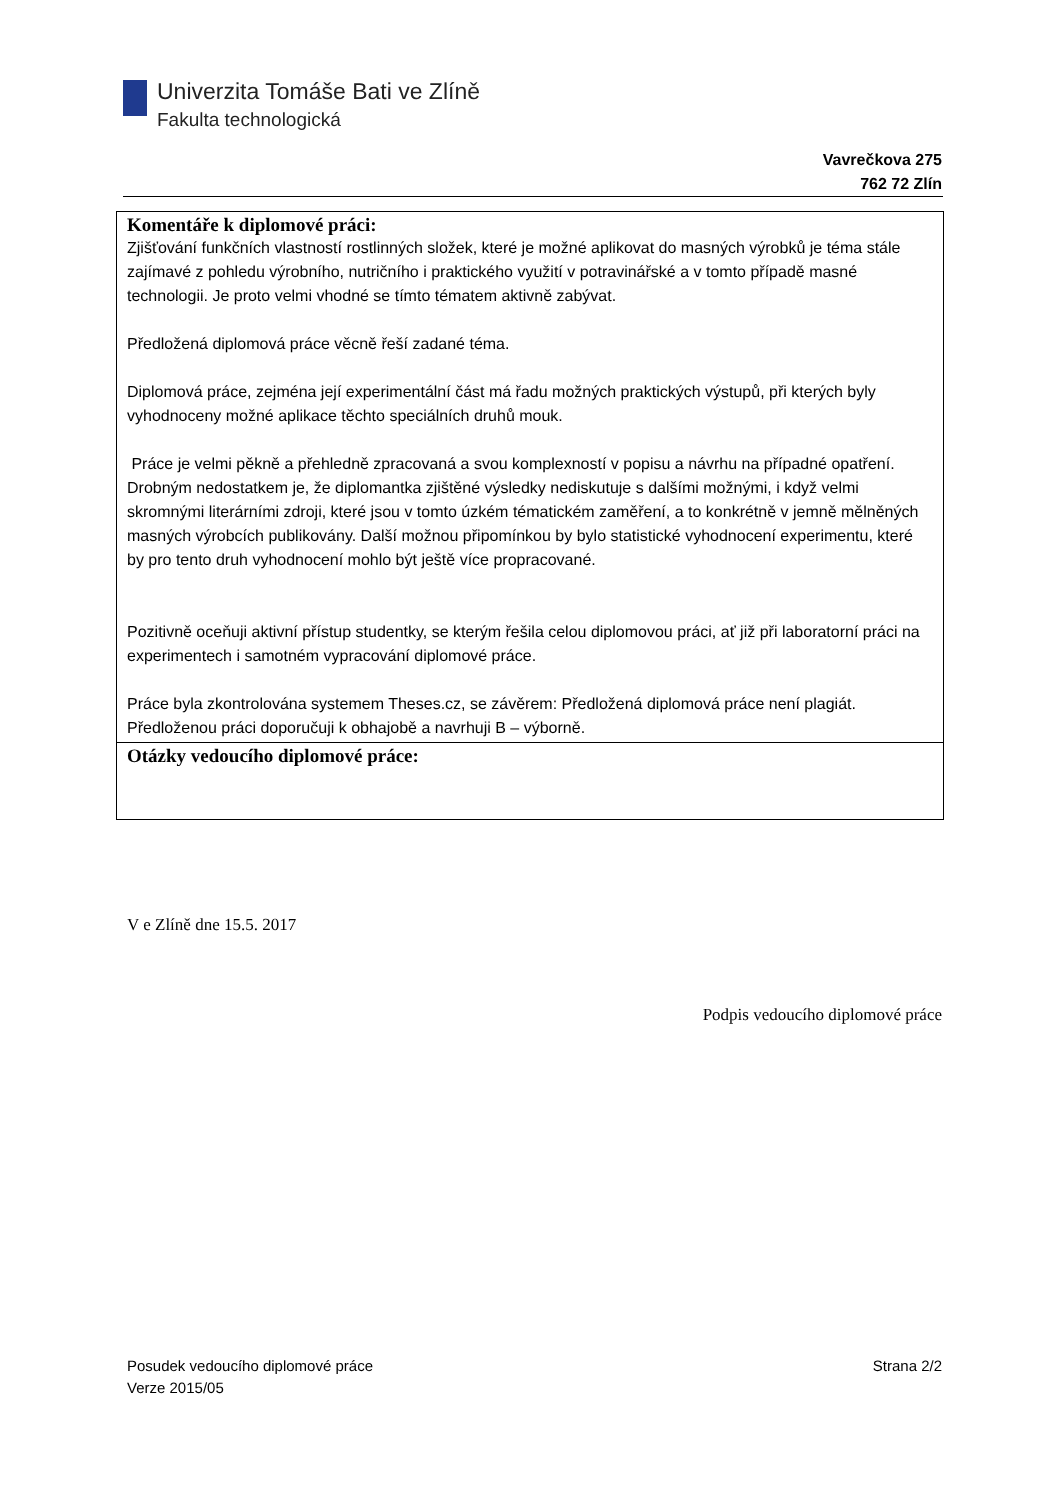Univerzita Tomáše Bati ve Zlíně
Fakulta technologická
Vavrečkova 275
762 72 Zlín
Komentáře k diplomové práci:
Zjišťování funkčních vlastností rostlinných složek, které je možné aplikovat do masných výrobků je téma stále zajímavé z pohledu výrobního, nutričního i praktického využití v potravinářské a v tomto případě masné technologii. Je proto velmi vhodné se tímto tématem aktivně zabývat.
Předložená diplomová práce věcně řeší zadané téma.
Diplomová práce, zejména její experimentální část má řadu možných praktických výstupů, při kterých byly vyhodnoceny možné aplikace těchto speciálních druhů mouk.
Práce je velmi pěkně a přehledně zpracovaná a svou komplexností v popisu a návrhu na případné opatření. Drobným nedostatkem je, že diplomantka zjištěné výsledky nediskutuje s dalšími možnými, i když velmi skromnými literárními zdroji, které jsou v tomto úzkém tématickém zaměření, a to konkrétně v jemně mělněných masných výrobcích publikovány. Další možnou připomínkou by bylo statistické vyhodnocení experimentu, které by pro tento druh vyhodnocení mohlo být ještě více propracované.
Pozitivně oceňuji aktivní přístup studentky, se kterým řešila celou diplomovou práci, ať již při laboratorní práci na experimentech i samotném vypracování diplomové práce.
Práce byla zkontrolována systemem Theses.cz, se závěrem: Předložená diplomová práce není plagiát.
Předloženou práci doporučuji k obhajobě a navrhuji B – výborně.
Otázky vedoucího diplomové práce:
V e Zlíně dne 15.5. 2017
Podpis vedoucího diplomové práce
Posudek vedoucího diplomové práce
Verze 2015/05
Strana 2/2